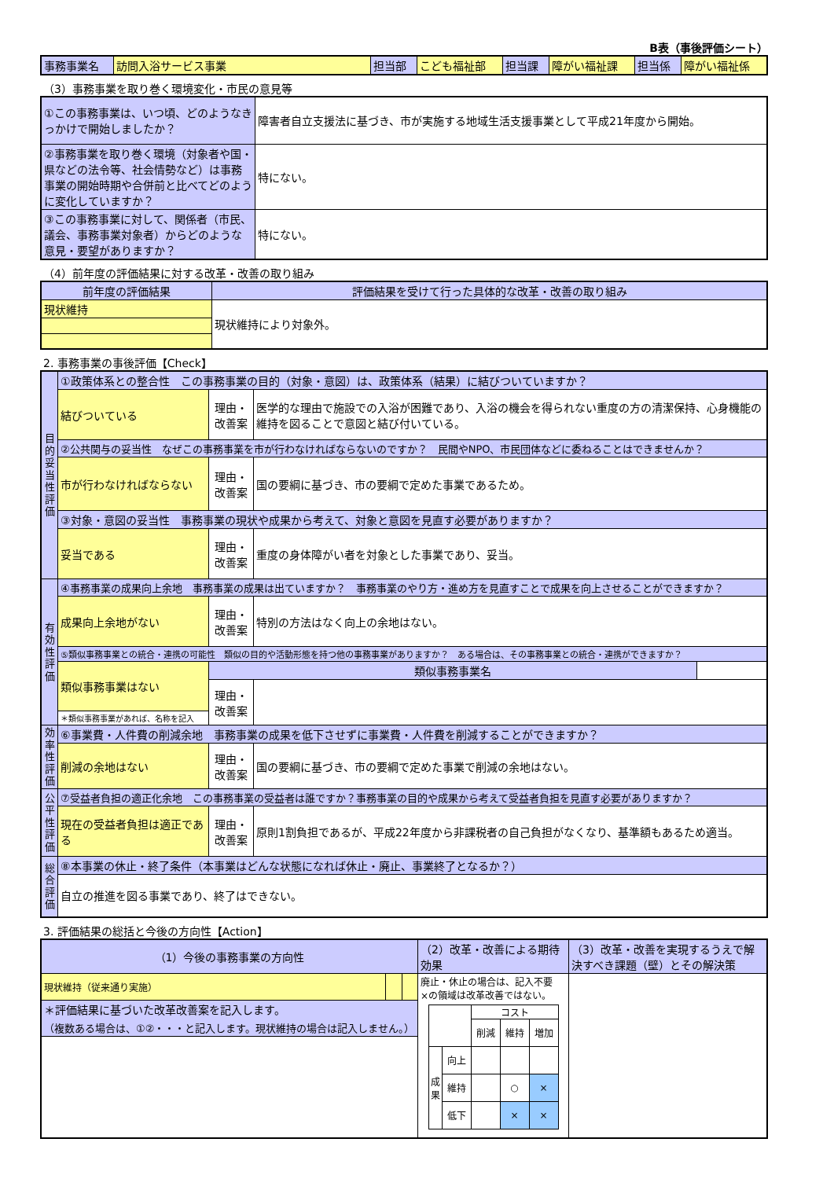B表（事後評価シート）
| 事務事業名 | 訪問入浴サービス事業 | 担当部 | こども福祉部 | 担当課 | 障がい福祉課 | 担当係 | 障がい福祉係 |
（3）事務事業を取り巻く環境変化・市民の意見等
| ①この事務事業は、いつ頃、どのようなきっかけで開始しましたか？ | 障害者自立支援法に基づき、市が実施する地域生活支援事業として平成21年度から開始。 |
| ②事務事業を取り巻く環境（対象者や国・県などの法令等、社会情勢など）は事務事業の開始時期や合併前と比べてどのように変化していますか？ | 特にない。 |
| ③この事務事業に対して、関係者（市民、議会、事務事業対象者）からどのような意見・要望がありますか？ | 特にない。 |
（4）前年度の評価結果に対する改革・改善の取り組み
| 前年度の評価結果 | 評価結果を受けて行った具体的な改革・改善の取り組み |
| --- | --- |
| 現状維持 | 現状維持により対象外。 |
2. 事務事業の事後評価【Check】
| 目的妥当性評価 | ①政策体系との整合性 この事務事業の目的（対象・意図）は、政策体系（結果）に結びついていますか？ | | | |
| | 結びついている | 理由・改善案 | 医学的な理由で施設での入浴が困難であり、入浴の機会を得られない重度の方の清潔保持、心身機能の維持を図ることで意図と結び付いている。 | |
| | ②公共関与の妥当性 なぜこの事務事業を市が行わなければならないのですか？ 民間やNPO、市民団体などに委ねることはできませんか？ | | | |
| | 市が行わなければならない | 理由・改善案 | 国の要綱に基づき、市の要綱で定めた事業であるため。 | |
| | ③対象・意図の妥当性 事務事業の現状や成果から考えて、対象と意図を見直す必要がありますか？ | | | |
| | 妥当である | 理由・改善案 | 重度の身体障がい者を対象とした事業であり、妥当。 | |
| 有効性評価 | ④事務事業の成果向上余地 事務事業の成果は出ていますか？ 事務事業のやり方・進め方を見直すことで成果を向上させることができますか？ | | | |
| | 成果向上余地がない | 理由・改善案 | 特別の方法はなく向上の余地はない。 | |
| | ⑤類似事務事業との統合・連携の可能性 類似の目的や活動形態を持つ他の事務事業がありますか？ ある場合は、その事務事業との統合・連携ができますか？ | | | |
| | 類似事務事業はない | 類似事務事業名 | | |
| | | 理由・改善案 | | |
| | ＊類似事務事業があれば、名称を記入 | | | |
| 効率性評価 | ⑥事業費・人件費の削減余地 事務事業の成果を低下させずに事業費・人件費を削減することができますか？ | | | |
| | 削減の余地はない | 理由・改善案 | 国の要綱に基づき、市の要綱で定めた事業で削減の余地はない。 | |
| 公平性評価 | ⑦受益者負担の適正化余地 この事務事業の受益者は誰ですか？事務事業の目的や成果から考えて受益者負担を見直す必要がありますか？ | | | |
| | 現在の受益者負担は適正である | 理由・改善案 | 原則1割負担であるが、平成22年度から非課税者の自己負担がなくなり、基準額もあるため適当。 | |
| 総合評価 | ⑧本事業の休止・終了条件（本事業はどんな状態になれば休止・廃止、事業終了となるか？） | | | |
| | 自立の推進を図る事業であり、終了はできない。 | | | |
3. 評価結果の総括と今後の方向性【Action】
| （1）今後の事務事業の方向性 | | | （2）改革・改善による期待効果 | （3）改革・改善を実現するうえで解決すべき課題（壁）とその解決策 |
| --- | --- | --- | --- | --- |
| 現状維持（従来通り実施） | | | 廃止・休止の場合は、記入不要 ×の領域は改革改善ではない。 / / / コスト / / / / / / 削減 / 維持 / 増加 / / 成果 / 向上 / / / / / / 維持 / / ○ / × / / / 低下 / / × / × / | |
| ＊評価結果に基づいた改革改善案を記入します。 （複数ある場合は、①②・・・と記入します。現状維持の場合は記入しません。） | | | | |